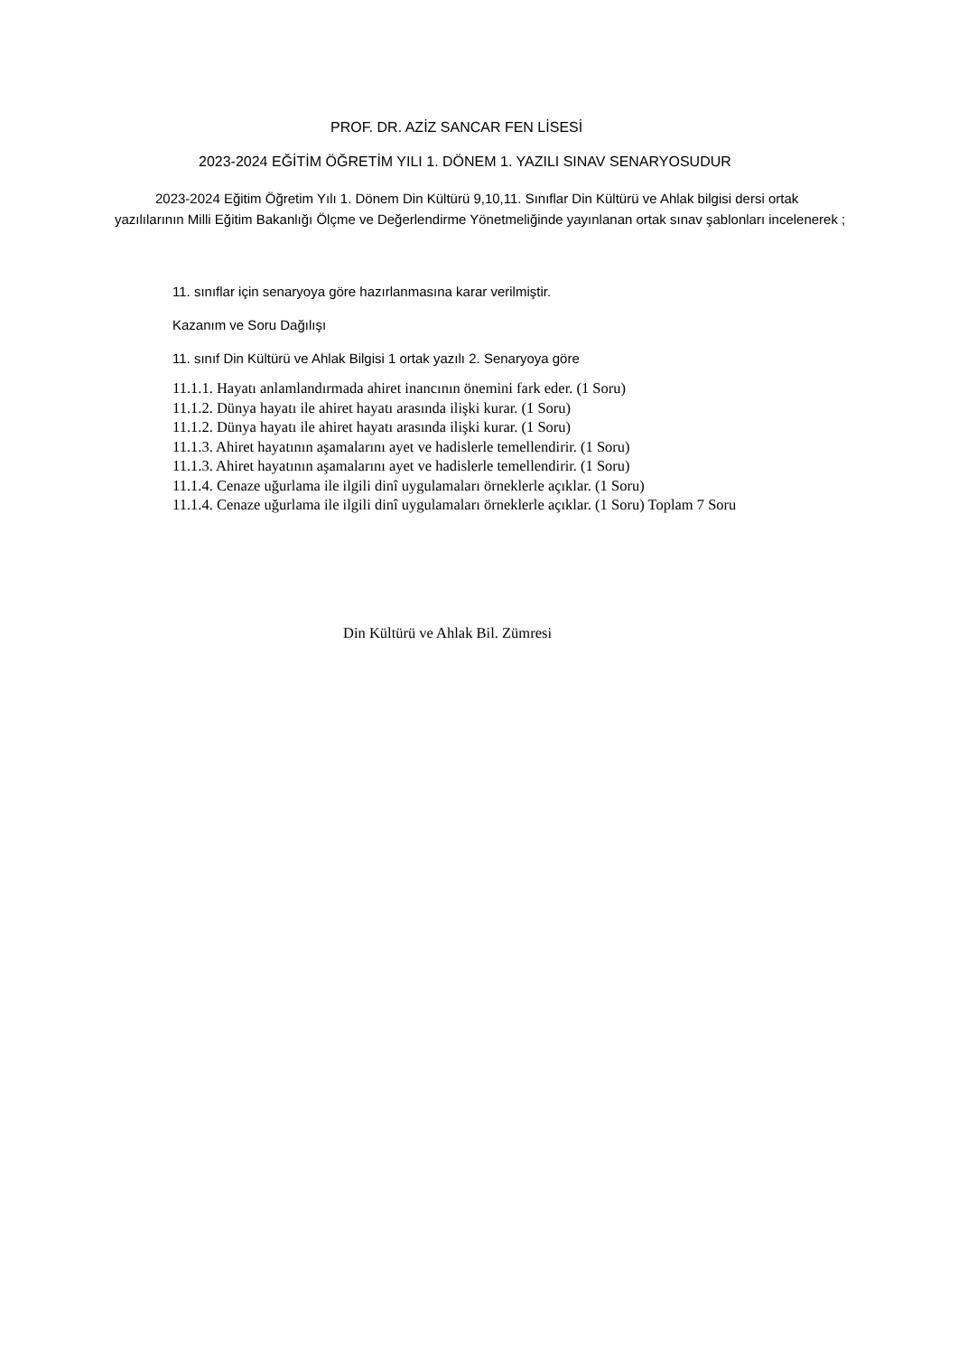PROF. DR. AZİZ SANCAR FEN LİSESİ
2023-2024 EĞİTİM ÖĞRETİM YILI 1. DÖNEM 1. YAZILI SINAV SENARYOSUDUR
2023-2024 Eğitim Öğretim Yılı 1. Dönem Din Kültürü 9,10,11. Sınıflar Din Kültürü ve Ahlak bilgisi dersi ortak yazılılarının Milli Eğitim Bakanlığı Ölçme ve Değerlendirme Yönetmeliğinde yayınlanan ortak sınav şablonları incelenerek ;
11. sınıflar için senaryoya göre hazırlanmasına karar verilmiştir.
Kazanım ve Soru Dağılışı
11. sınıf Din Kültürü ve Ahlak Bilgisi 1 ortak yazılı 2. Senaryoya göre
11.1.1. Hayatı anlamlandırmada ahiret inancının önemini fark eder. (1 Soru)
11.1.2. Dünya hayatı ile ahiret hayatı arasında ilişki kurar. (1 Soru)
11.1.2. Dünya hayatı ile ahiret hayatı arasında ilişki kurar. (1 Soru)
11.1.3. Ahiret hayatının aşamalarını ayet ve hadislerle temellendirir. (1 Soru)
11.1.3. Ahiret hayatının aşamalarını ayet ve hadislerle temellendirir. (1 Soru)
11.1.4. Cenaze uğurlama ile ilgili dinî uygulamaları örneklerle açıklar. (1 Soru)
11.1.4. Cenaze uğurlama ile ilgili dinî uygulamaları örneklerle açıklar. (1 Soru) Toplam 7 Soru
Din Kültürü ve Ahlak Bil. Zümresi